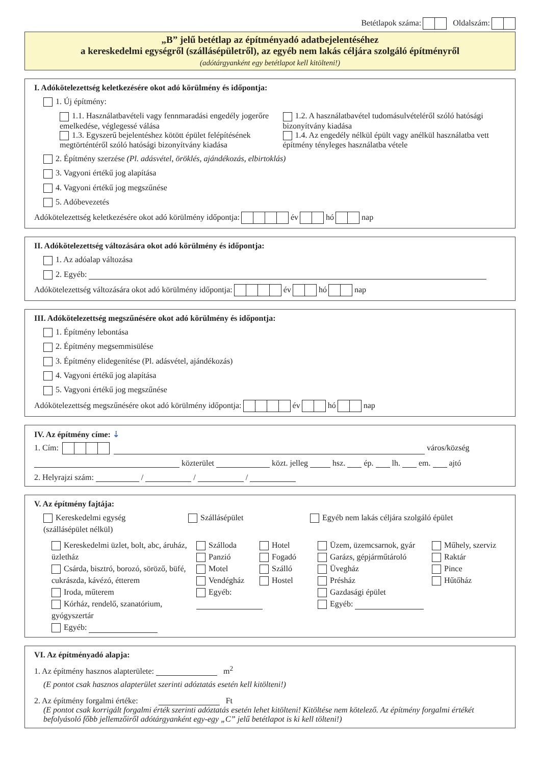Betétlapok száma: Oldalszám:
„B” jelű betétlap az építményadó adatbejelentéséhez
a kereskedelmi egységről (szállásépületről), az egyéb nem lakás céljára szolgáló építményről
(adótárgyanként egy betétlapot kell kitölteni!)
I. Adókötelezettség keletkezésére okot adó körülmény és időpontja:
1. Új építmény:
1.1. Használatbavételi vagy fennmaradási engedély jogerőre emelkedése, véglegessé válása
1.2. A használatbavétel tudomásulvételéről szóló hatósági bizonyítvány kiadása
1.3. Egyszerű bejelentéshez kötött épület felépítésének megtörténtéről szóló hatósági bizonyítvány kiadása
1.4. Az engedély nélkül épült vagy anélkül használatba vett építmény tényleges használatba vétele
2. Építmény szerzése (Pl. adásvétel, öröklés, ajándékozás, elbirtoklás)
3. Vagyoni értékű jog alapítása
4. Vagyoni értékű jog megszűnése
5. Adóbevezetés
Adókötelezettség keletkezésére okot adó körülmény időpontja: év hó nap
II. Adókötelezettség változására okot adó körülmény és időpontja:
1. Az adóalap változása
2. Egyéb:
Adókötelezettség változására okot adó körülmény időpontja: év hó nap
III. Adókötelezettség megszűnésére okot adó körülmény és időpontja:
1. Építmény lebontása
2. Építmény megsemmisülése
3. Építmény elidegenítése (Pl. adásvétel, ajándékozás)
4. Vagyoni értékű jog alapítása
5. Vagyoni értékű jog megszűnése
Adókötelezettség megszűnésére okot adó körülmény időpontja: év hó nap
IV. Az építmény címe: ⇣
1. Cím: város/község
közterület közt. jelleg hsz. ép. lh. em. ajtó
2. Helyrajzi szám: / / /
V. Az építmény fajtája:
Kereskedelmi egység
(szállásépület nélkül)
Szállásépület Egyéb nem lakás céljára szolgáló épület
Kereskedelmi üzlet, bolt, abc, áruház, üzletház
Csárda, bisztró, borozó, söröző, büfé, cukrászda, kávézó, étterem
Iroda, műterem
Kórház, rendelő, szanatórium, gyógyszertár
Egyéb:
Szálloda
Panzió
Motel
Vendégház
Egyéb:
Hotel
Fogadó
Szálló
Hostel
Üzem, üzemcsarnok, gyár
Garázs, gépjárműtároló
Üvegház
Présház
Gazdasági épület
Egyéb:
Műhely, szerviz
Raktár
Pince
Hűtőház
VI. Az építményadó alapja:
1. Az építmény hasznos alapterülete: m<sup>2</sup>
(E pontot csak hasznos alapterület szerinti adóztatás esetén kell kitölteni!)
2. Az építmény forgalmi értéke: Ft
(E pontot csak korrigált forgalmi érték szerinti adóztatás esetén lehet kitölteni! Kitöltése nem kötelező. Az építmény forgalmi értékét befolyásoló főbb jellemzőiről adótárgyanként egy-egy „C” jelű betétlapot is ki kell tölteni!)